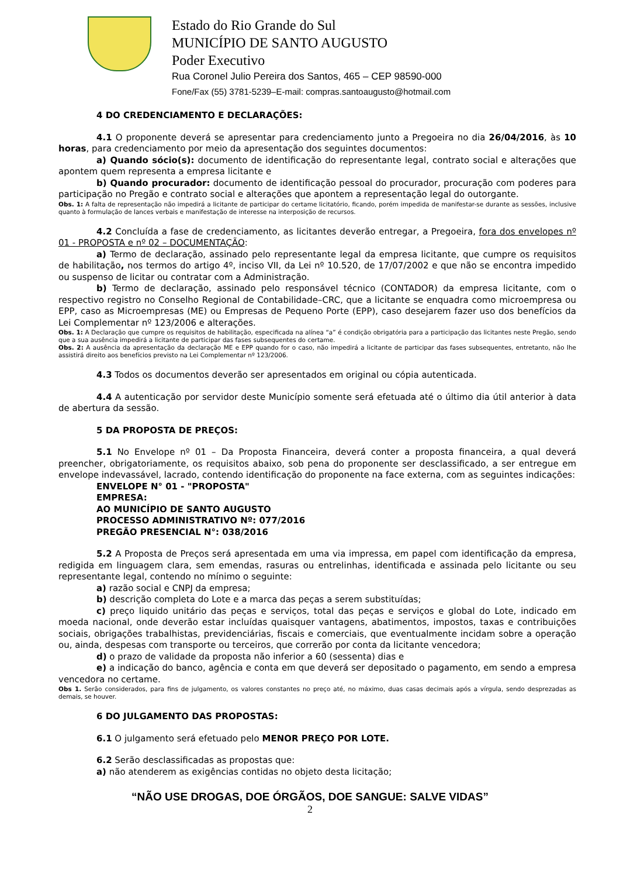Estado do Rio Grande do Sul
MUNICÍPIO DE SANTO AUGUSTO
Poder Executivo
Rua Coronel Julio Pereira dos Santos, 465 – CEP 98590-000
Fone/Fax (55) 3781-5239–E-mail: compras.santoaugusto@hotmail.com
4 DO CREDENCIAMENTO E DECLARAÇÕES:
4.1 O proponente deverá se apresentar para credenciamento junto a Pregoeira no dia 26/04/2016, às 10 horas, para credenciamento por meio da apresentação dos seguintes documentos:
a) Quando sócio(s): documento de identificação do representante legal, contrato social e alterações que apontem quem representa a empresa licitante e
b) Quando procurador: documento de identificação pessoal do procurador, procuração com poderes para participação no Pregão e contrato social e alterações que apontem a representação legal do outorgante.
Obs. 1: A falta de representação não impedirá a licitante de participar do certame licitatório, ficando, porém impedida de manifestar-se durante as sessões, inclusive quanto à formulação de lances verbais e manifestação de interesse na interposição de recursos.
4.2 Concluída a fase de credenciamento, as licitantes deverão entregar, a Pregoeira, fora dos envelopes nº 01 - PROPOSTA e nº 02 – DOCUMENTAÇÃO:
a) Termo de declaração, assinado pelo representante legal da empresa licitante, que cumpre os requisitos de habilitação, nos termos do artigo 4º, inciso VII, da Lei nº 10.520, de 17/07/2002 e que não se encontra impedido ou suspenso de licitar ou contratar com a Administração.
b) Termo de declaração, assinado pelo responsável técnico (CONTADOR) da empresa licitante, com o respectivo registro no Conselho Regional de Contabilidade–CRC, que a licitante se enquadra como microempresa ou EPP, caso as Microempresas (ME) ou Empresas de Pequeno Porte (EPP), caso desejarem fazer uso dos benefícios da Lei Complementar nº 123/2006 e alterações.
Obs. 1: A Declaração que cumpre os requisitos de habilitação, especificada na alínea “a” é condição obrigatória para a participação das licitantes neste Pregão, sendo que a sua ausência impedirá a licitante de participar das fases subsequentes do certame.
Obs. 2: A ausência da apresentação da declaração ME e EPP quando for o caso, não impedirá a licitante de participar das fases subsequentes, entretanto, não lhe assistirá direito aos benefícios previsto na Lei Complementar nº 123/2006.
4.3 Todos os documentos deverão ser apresentados em original ou cópia autenticada.
4.4 A autenticação por servidor deste Município somente será efetuada até o último dia útil anterior à data de abertura da sessão.
5 DA PROPOSTA DE PREÇOS:
5.1 No Envelope nº 01 – Da Proposta Financeira, deverá conter a proposta financeira, a qual deverá preencher, obrigatoriamente, os requisitos abaixo, sob pena do proponente ser desclassificado, a ser entregue em envelope indevassável, lacrado, contendo identificação do proponente na face externa, com as seguintes indicações:
ENVELOPE N° 01 - "PROPOSTA"
EMPRESA:
AO MUNICÍPIO DE SANTO AUGUSTO
PROCESSO ADMINISTRATIVO Nº: 077/2016
PREGÃO PRESENCIAL N°: 038/2016
5.2 A Proposta de Preços será apresentada em uma via impressa, em papel com identificação da empresa, redigida em linguagem clara, sem emendas, rasuras ou entrelinhas, identificada e assinada pelo licitante ou seu representante legal, contendo no mínimo o seguinte:
a) razão social e CNPJ da empresa;
b) descrição completa do Lote e a marca das peças a serem substituídas;
c) preço liquido unitário das peças e serviços, total das peças e serviços e global do Lote, indicado em moeda nacional, onde deverão estar incluídas quaisquer vantagens, abatimentos, impostos, taxas e contribuições sociais, obrigações trabalhistas, previdenciárias, fiscais e comerciais, que eventualmente incidam sobre a operação ou, ainda, despesas com transporte ou terceiros, que correrão por conta da licitante vencedora;
d) o prazo de validade da proposta não inferior a 60 (sessenta) dias e
e) a indicação do banco, agência e conta em que deverá ser depositado o pagamento, em sendo a empresa vencedora no certame.
Obs 1. Serão considerados, para fins de julgamento, os valores constantes no preço até, no máximo, duas casas decimais após a vírgula, sendo desprezadas as demais, se houver.
6 DO JULGAMENTO DAS PROPOSTAS:
6.1 O julgamento será efetuado pelo MENOR PREÇO POR LOTE.
6.2 Serão desclassificadas as propostas que:
a) não atenderem as exigências contidas no objeto desta licitação;
“NÃO USE DROGAS, DOE ÓRGÃOS, DOE SANGUE: SALVE VIDAS”
2